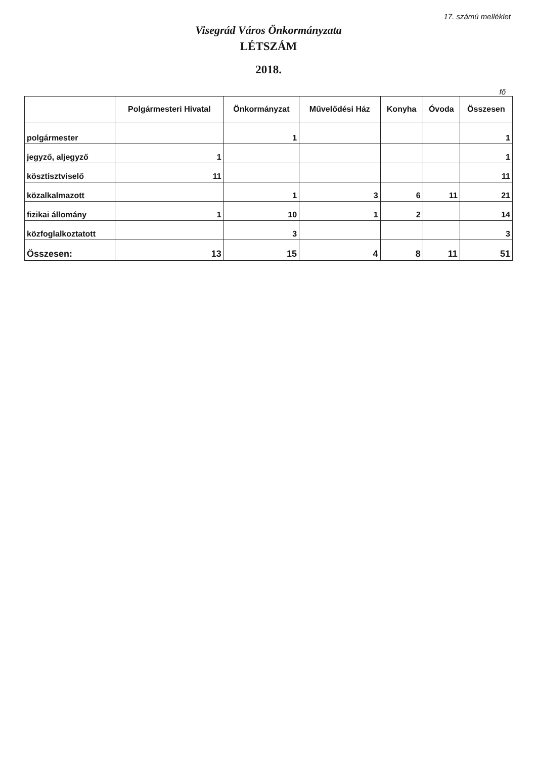17. számú melléklet
Visegrád Város Önkormányzata
LÉTSZÁM
2018.
fő
| | Polgármesteri Hivatal | Önkormányzat | Művelődési Ház | Konyha | Óvoda | Összesen |
| --- | --- | --- | --- | --- | --- | --- |
| polgármester | | 1 | | | | 1 |
| jegyző, aljegyző | 1 | | | | | 1 |
| kösztisztviselő | 11 | | | | | 11 |
| közalkalmazott | | 1 | 3 | 6 | 11 | 21 |
| fizikai állomány | 1 | 10 | 1 | 2 | | 14 |
| közfoglalkoztatott | | 3 | | | | 3 |
| Összesen: | 13 | 15 | 4 | 8 | 11 | 51 |